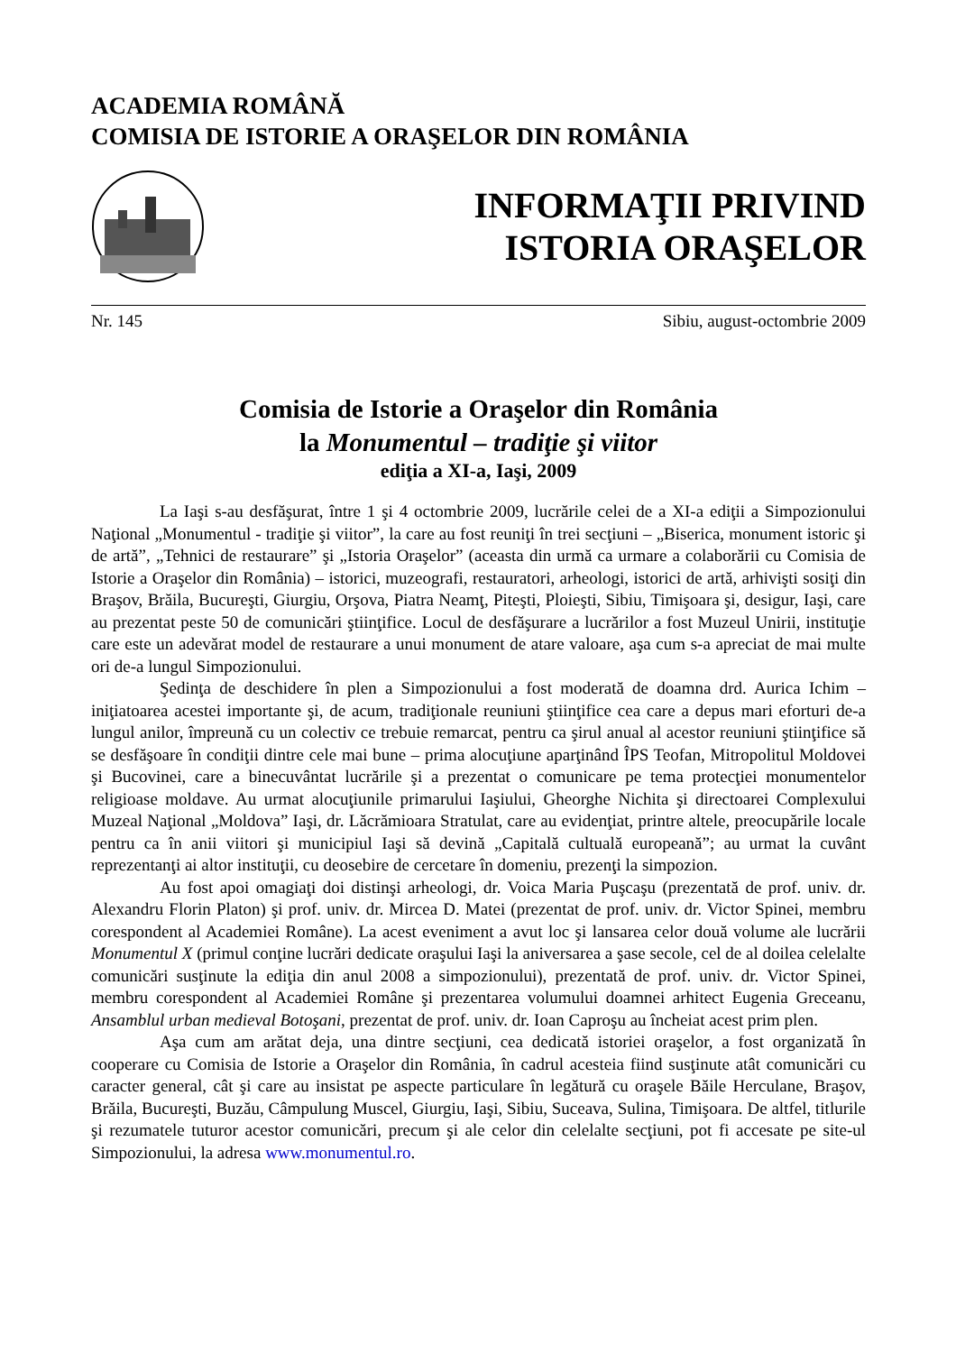ACADEMIA ROMÂNĂ
COMISIA DE ISTORIE A ORAŞELOR DIN ROMÂNIA
INFORMAŢII PRIVIND
ISTORIA ORAŞELOR
Nr. 145 Sibiu, august-octombrie 2009
Comisia de Istorie a Oraşelor din România
la Monumentul – tradiţie şi viitor
ediţia a XI-a, Iaşi, 2009
La Iaşi s-au desfăşurat, între 1 şi 4 octombrie 2009, lucrările celei de a XI-a ediţii a Simpozionului Naţional „Monumentul - tradiţie şi viitor”, la care au fost reuniţi în trei secţiuni – „Biserica, monument istoric şi de artă”, „Tehnici de restaurare” şi „Istoria Oraşelor” (aceasta din urmă ca urmare a colaborării cu Comisia de Istorie a Oraşelor din România) – istorici, muzeografi, restauratori, arheologi, istorici de artă, arhivişti sosiţi din Braşov, Brăila, Bucureşti, Giurgiu, Orşova, Piatra Neamţ, Piteşti, Ploieşti, Sibiu, Timişoara şi, desigur, Iaşi, care au prezentat peste 50 de comunicări ştiinţifice. Locul de desfăşurare a lucrărilor a fost Muzeul Unirii, instituţie care este un adevărat model de restaurare a unui monument de atare valoare, aşa cum s-a apreciat de mai multe ori de-a lungul Simpozionului.
Şedinţa de deschidere în plen a Simpozionului a fost moderată de doamna drd. Aurica Ichim – iniţiatoarea acestei importante şi, de acum, tradiţionale reuniuni ştiinţifice cea care a depus mari eforturi de-a lungul anilor, împreună cu un colectiv ce trebuie remarcat, pentru ca şirul anual al acestor reuniuni ştiinţifice să se desfăşoare în condiţii dintre cele mai bune – prima alocuţiune aparţinând ÎPS Teofan, Mitropolitul Moldovei şi Bucovinei, care a binecuvântat lucrările şi a prezentat o comunicare pe tema protecţiei monumentelor religioase moldave. Au urmat alocuţiunile primarului Iaşiului, Gheorghe Nichita şi directoarei Complexului Muzeal Naţional „Moldova” Iaşi, dr. Lăcrămioara Stratulat, care au evidenţiat, printre altele, preocupările locale pentru ca în anii viitori şi municipiul Iaşi să devină „Capitală cultuală europeană”; au urmat la cuvânt reprezentanţi ai altor instituţii, cu deosebire de cercetare în domeniu, prezenţi la simpozion.
Au fost apoi omagiaţi doi distinşi arheologi, dr. Voica Maria Puşcaşu (prezentată de prof. univ. dr. Alexandru Florin Platon) şi prof. univ. dr. Mircea D. Matei (prezentat de prof. univ. dr. Victor Spinei, membru corespondent al Academiei Române). La acest eveniment a avut loc şi lansarea celor două volume ale lucrării Monumentul X (primul conţine lucrări dedicate oraşului Iaşi la aniversarea a şase secole, cel de al doilea celelalte comunicări susţinute la ediţia din anul 2008 a simpozionului), prezentată de prof. univ. dr. Victor Spinei, membru corespondent al Academiei Române şi prezentarea volumului doamnei arhitect Eugenia Greceanu, Ansamblul urban medieval Botoşani, prezentat de prof. univ. dr. Ioan Caproşu au încheiat acest prim plen.
Aşa cum am arătat deja, una dintre secţiuni, cea dedicată istoriei oraşelor, a fost organizată în cooperare cu Comisia de Istorie a Oraşelor din România, în cadrul acesteia fiind susţinute atât comunicări cu caracter general, cât şi care au insistat pe aspecte particulare în legătură cu oraşele Băile Herculane, Braşov, Brăila, Bucureşti, Buzău, Câmpulung Muscel, Giurgiu, Iaşi, Sibiu, Suceava, Sulina, Timişoara. De altfel, titlurile şi rezumatele tuturor acestor comunicări, precum şi ale celor din celelalte secţiuni, pot fi accesate pe site-ul Simpozionului, la adresa www.monumentul.ro.